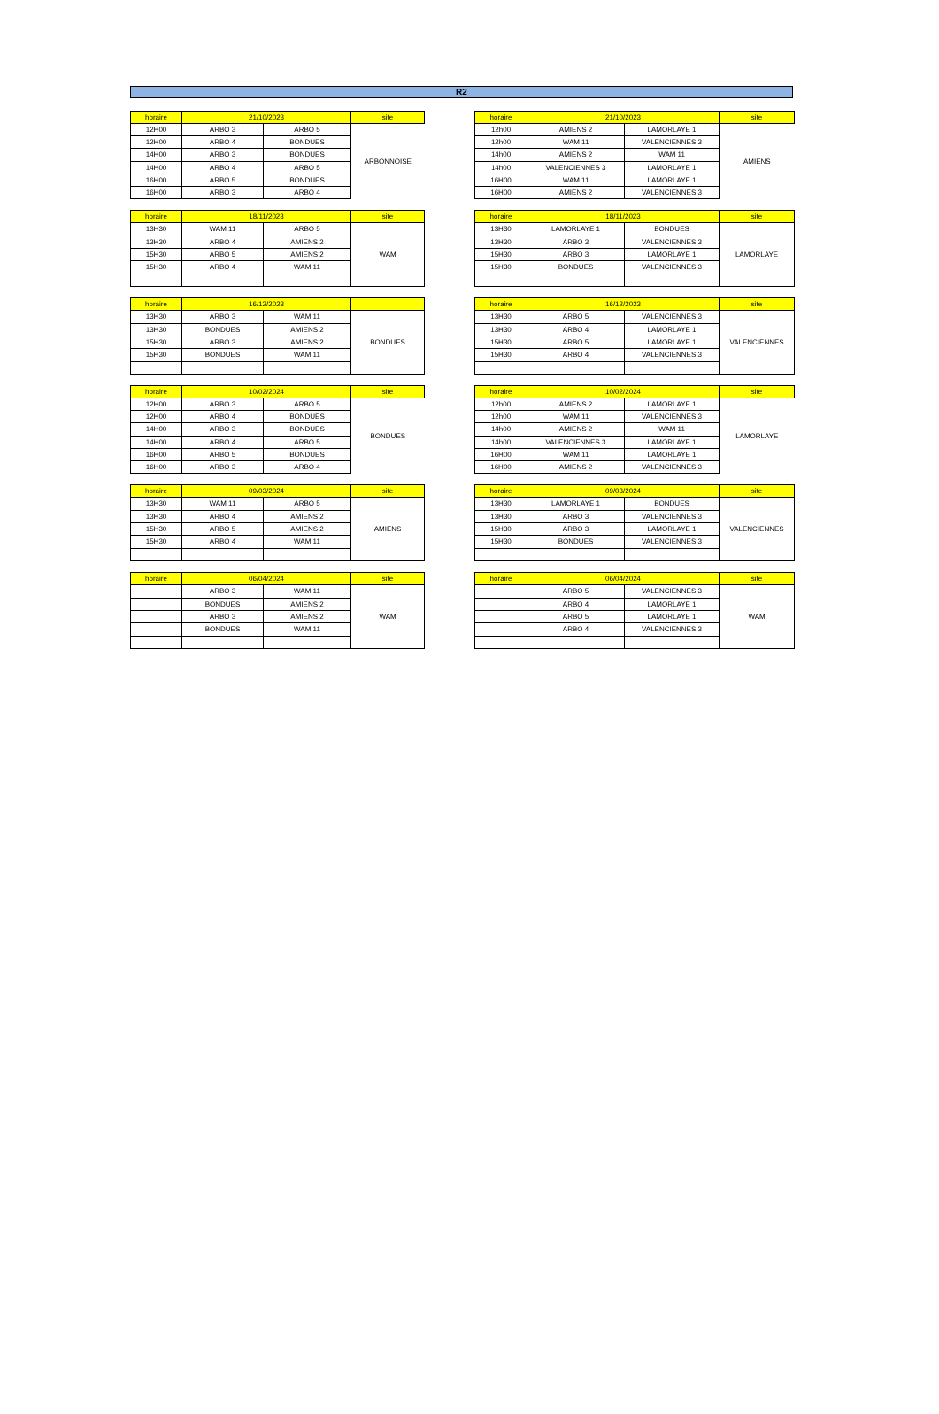R2
| horaire | 21/10/2023 | | site |
| --- | --- | --- | --- |
| 12H00 | ARBO 3 | ARBO 5 | ARBONNOISE |
| 12H00 | ARBO 4 | BONDUES | |
| 14H00 | ARBO 3 | BONDUES | |
| 14H00 | ARBO 4 | ARBO 5 | |
| 16H00 | ARBO 5 | BONDUES | |
| 16H00 | ARBO 3 | ARBO 4 | |
| horaire | 21/10/2023 | | site |
| --- | --- | --- | --- |
| 12h00 | AMIENS 2 | LAMORLAYE 1 | AMIENS |
| 12h00 | WAM 11 | VALENCIENNES 3 | |
| 14h00 | AMIENS 2 | WAM 11 | |
| 14h00 | VALENCIENNES 3 | LAMORLAYE 1 | |
| 16H00 | WAM 11 | LAMORLAYE 1 | |
| 16H00 | AMIENS 2 | VALENCIENNES 3 | |
| horaire | 18/11/2023 | | site |
| --- | --- | --- | --- |
| 13H30 | WAM 11 | ARBO 5 | WAM |
| 13H30 | ARBO 4 | AMIENS 2 | |
| 15H30 | ARBO 5 | AMIENS 2 | |
| 15H30 | ARBO 4 | WAM 11 | |
| horaire | 18/11/2023 | | site |
| --- | --- | --- | --- |
| 13H30 | LAMORLAYE 1 | BONDUES | LAMORLAYE |
| 13H30 | ARBO 3 | VALENCIENNES 3 | |
| 15H30 | ARBO 3 | LAMORLAYE 1 | |
| 15H30 | BONDUES | VALENCIENNES 3 | |
| horaire | 16/12/2023 | | |
| --- | --- | --- | --- |
| 13H30 | ARBO 3 | WAM 11 | BONDUES |
| 13H30 | BONDUES | AMIENS 2 | |
| 15H30 | ARBO 3 | AMIENS 2 | |
| 15H30 | BONDUES | WAM 11 | |
| horaire | 16/12/2023 | | site |
| --- | --- | --- | --- |
| 13H30 | ARBO 5 | VALENCIENNES 3 | VALENCIENNES |
| 13H30 | ARBO 4 | LAMORLAYE 1 | |
| 15H30 | ARBO 5 | LAMORLAYE 1 | |
| 15H30 | ARBO 4 | VALENCIENNES 3 | |
| horaire | 10/02/2024 | | site |
| --- | --- | --- | --- |
| 12H00 | ARBO 3 | ARBO 5 | BONDUES |
| 12H00 | ARBO 4 | BONDUES | |
| 14H00 | ARBO 3 | BONDUES | |
| 14H00 | ARBO 4 | ARBO 5 | |
| 16H00 | ARBO 5 | BONDUES | |
| 16H00 | ARBO 3 | ARBO 4 | |
| horaire | 10/02/2024 | | site |
| --- | --- | --- | --- |
| 12h00 | AMIENS 2 | LAMORLAYE 1 | LAMORLAYE |
| 12h00 | WAM 11 | VALENCIENNES 3 | |
| 14h00 | AMIENS 2 | WAM 11 | |
| 14h00 | VALENCIENNES 3 | LAMORLAYE 1 | |
| 16H00 | WAM 11 | LAMORLAYE 1 | |
| 16H00 | AMIENS 2 | VALENCIENNES 3 | |
| horaire | 09/03/2024 | | site |
| --- | --- | --- | --- |
| 13H30 | WAM 11 | ARBO 5 | AMIENS |
| 13H30 | ARBO 4 | AMIENS 2 | |
| 15H30 | ARBO 5 | AMIENS 2 | |
| 15H30 | ARBO 4 | WAM 11 | |
| horaire | 09/03/2024 | | site |
| --- | --- | --- | --- |
| 13H30 | LAMORLAYE 1 | BONDUES | VALENCIENNES |
| 13H30 | ARBO 3 | VALENCIENNES 3 | |
| 15H30 | ARBO 3 | LAMORLAYE 1 | |
| 15H30 | BONDUES | VALENCIENNES 3 | |
| horaire | 06/04/2024 | | site |
| --- | --- | --- | --- |
| | ARBO 3 | WAM 11 | WAM |
| | BONDUES | AMIENS 2 | |
| | ARBO 3 | AMIENS 2 | |
| | BONDUES | WAM 11 | |
| horaire | 06/04/2024 | | site |
| --- | --- | --- | --- |
| | ARBO 5 | VALENCIENNES 3 | WAM |
| | ARBO 4 | LAMORLAYE 1 | |
| | ARBO 5 | LAMORLAYE 1 | |
| | ARBO 4 | VALENCIENNES 3 | |